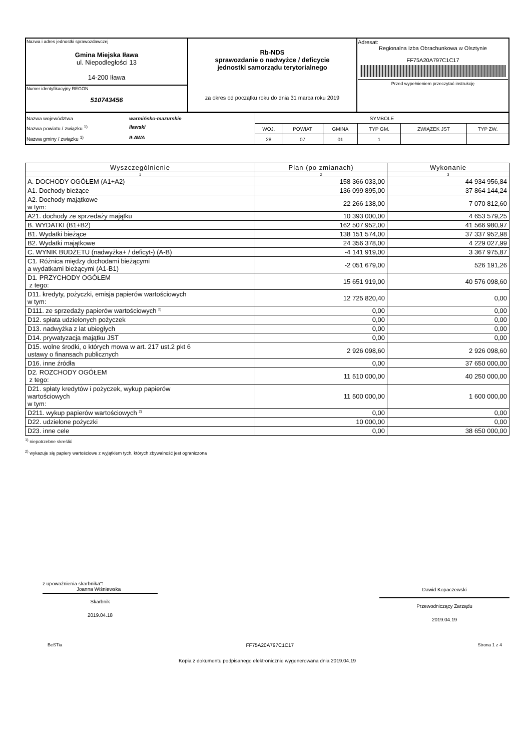| Nazwa i adres jednostki sprawozdawczej Gmina Miejska Iława ul. Niepodległości 13 14-200 Iława | Rb-NDS sprawozdanie o nadwyżce / deficycie jednostki samorządu terytorialnego za okres od początku roku do dnia 31 marca roku 2019 | Adresat: Regionalna Izba Obrachunkowa w Olsztynie FF75A20A797C1C17 Przed wypełnieniem przeczytać instrukcję |
| Numer identyfikacyjny REGON 510743456 | | |
| Nazwa województwa warmińsko-mazurskie Nazwa powiatu / związku <sup>1)</sup> iławski Nazwa gminy / związku <sup>1)</sup> IŁAWA | SYMBOLE | | | | | |
| | WOJ. | POWIAT | GMINA | TYP GM. | ZWIĄZEK JST | TYP ZW. |
| | 28 | 07 | 01 | 1 | | |
| Wyszczególnienie | Plan (po zmianach) | Wykonanie |
| --- | --- | --- |
| 1 | 2 | 3 |
| A. DOCHODY OGÓŁEM (A1+A2) | 158 366 033,00 | 44 934 956,84 |
| A1. Dochody bieżące | 136 099 895,00 | 37 864 144,24 |
| A2. Dochody majątkowe w tym: | 22 266 138,00 | 7 070 812,60 |
| A21. dochody ze sprzedaży majątku | 10 393 000,00 | 4 653 579,25 |
| B. WYDATKI (B1+B2) | 162 507 952,00 | 41 566 980,97 |
| B1. Wydatki bieżące | 138 151 574,00 | 37 337 952,98 |
| B2. Wydatki majątkowe | 24 356 378,00 | 4 229 027,99 |
| C. WYNIK BUDŻETU (nadwyżka+ / deficyt-) (A-B) | -4 141 919,00 | 3 367 975,87 |
| C1. Różnica między dochodami bieżącymi a wydatkami bieżącymi (A1-B1) | -2 051 679,00 | 526 191,26 |
| D1. PRZYCHODY OGÓŁEM z tego: | 15 651 919,00 | 40 576 098,60 |
| D11. kredyty, pożyczki, emisja papierów wartościowych w tym: | 12 725 820,40 | 0,00 |
| D111. ze sprzedaży papierów wartościowych <sup>2)</sup> | 0,00 | 0,00 |
| D12. spłata udzielonych pożyczek | 0,00 | 0,00 |
| D13. nadwyżka z lat ubiegłych | 0,00 | 0,00 |
| D14. prywatyzacja majątku JST | 0,00 | 0,00 |
| D15. wolne środki, o których mowa w art. 217 ust.2 pkt 6 ustawy o finansach publicznych | 2 926 098,60 | 2 926 098,60 |
| D16. inne źródła | 0,00 | 37 650 000,00 |
| D2. ROZCHODY OGÓŁEM z tego: | 11 510 000,00 | 40 250 000,00 |
| D21. spłaty kredytów i pożyczek, wykup papierów wartościowych w tym: | 11 500 000,00 | 1 600 000,00 |
| D211. wykup papierów wartościowych <sup>2)</sup> | 0,00 | 0,00 |
| D22. udzielone pożyczki | 10 000,00 | 0,00 |
| D23. inne cele | 0,00 | 38 650 000,00 |
<sup>1)</sup> niepotrzebne skreślić
<sup>2)</sup> wykazuje się papiery wartościowe z wyjątkiem tych, których zbywalność jest ograniczona
z upoważnienia skarbnika□
Joanna Wiśniewska
Skarbnik
2019.04.18
Dawid Kopaczewski
Przewodniczący Zarządu
2019.04.19
BeSTia FF75A20A797C1C17 Strona 1 z 4
Kopia z dokumentu podpisanego elektronicznie wygenerowana dnia 2019.04.19